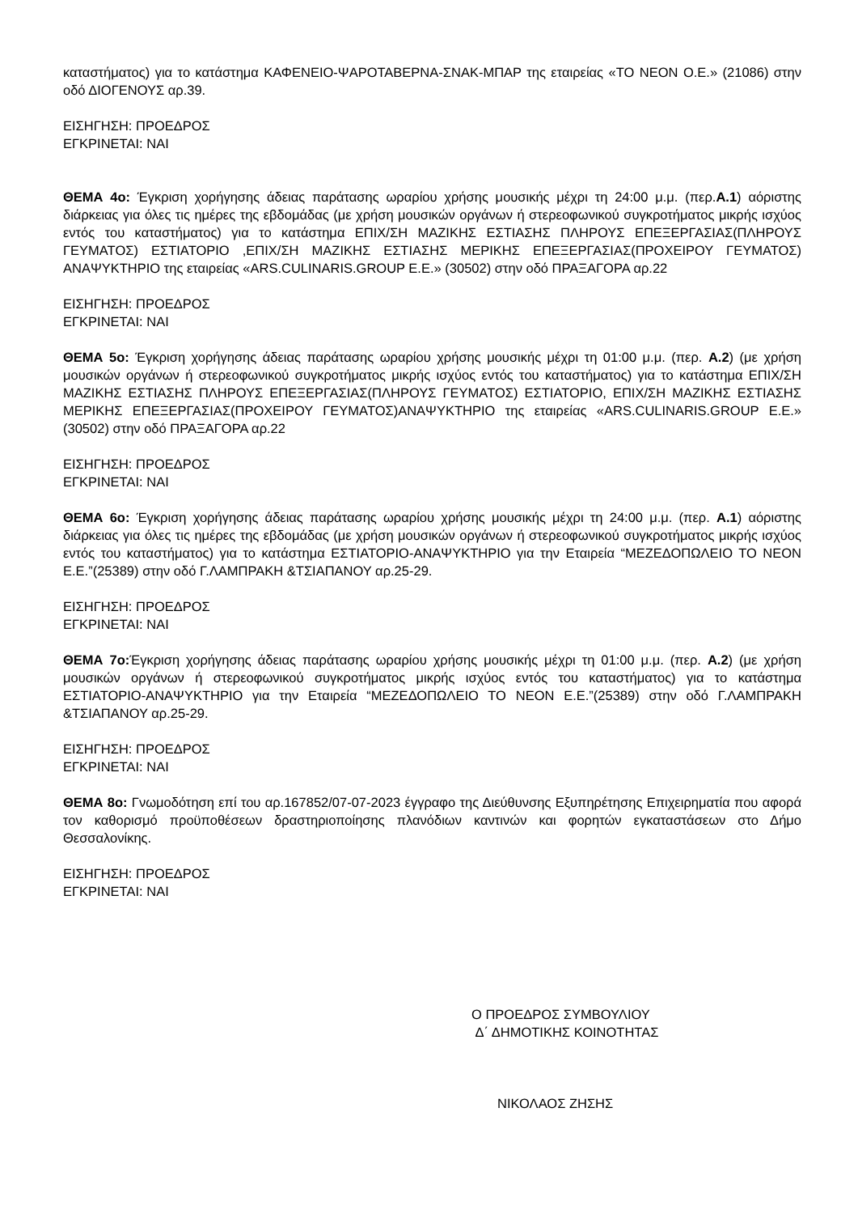καταστήματος) για το κατάστημα ΚΑΦΕΝΕΙΟ-ΨΑΡΟΤΑΒΕΡΝΑ-ΣΝΑΚ-ΜΠΑΡ της εταιρείας «ΤΟ ΝΕΟΝ Ο.Ε.» (21086) στην οδό ΔΙΟΓΕΝΟΥΣ αρ.39.
ΕΙΣΗΓΗΣΗ: ΠΡΟΕΔΡΟΣ
ΕΓΚΡΙΝΕΤΑΙ: ΝΑΙ
ΘΕΜΑ 4ο: Έγκριση χορήγησης άδειας παράτασης ωραρίου χρήσης μουσικής μέχρι τη 24:00 μ.μ. (περ.Α.1) αόριστης διάρκειας για όλες τις ημέρες της εβδομάδας (με χρήση μουσικών οργάνων ή στερεοφωνικού συγκροτήματος μικρής ισχύος εντός του καταστήματος) για το κατάστημα ΕΠΙΧ/ΣΗ ΜΑΖΙΚΗΣ ΕΣΤΙΑΣΗΣ ΠΛΗΡΟΥΣ ΕΠΕΞΕΡΓΑΣΙΑΣ(ΠΛΗΡΟΥΣ ΓΕΥΜΑΤΟΣ) ΕΣΤΙΑΤΟΡΙΟ ,ΕΠΙΧ/ΣΗ ΜΑΖΙΚΗΣ ΕΣΤΙΑΣΗΣ ΜΕΡΙΚΗΣ ΕΠΕΞΕΡΓΑΣΙΑΣ(ΠΡΟΧΕΙΡΟΥ ΓΕΥΜΑΤΟΣ) ΑΝΑΨΥΚΤΗΡΙΟ της εταιρείας «ARS.CULINARIS.GROUP Ε.Ε.» (30502) στην οδό ΠΡΑΞΑΓΟΡΑ αρ.22
ΕΙΣΗΓΗΣΗ: ΠΡΟΕΔΡΟΣ
ΕΓΚΡΙΝΕΤΑΙ: ΝΑΙ
ΘΕΜΑ 5ο: Έγκριση χορήγησης άδειας παράτασης ωραρίου χρήσης μουσικής μέχρι τη 01:00 μ.μ. (περ. Α.2) (με χρήση μουσικών οργάνων ή στερεοφωνικού συγκροτήματος μικρής ισχύος εντός του καταστήματος) για το κατάστημα ΕΠΙΧ/ΣΗ ΜΑΖΙΚΗΣ ΕΣΤΙΑΣΗΣ ΠΛΗΡΟΥΣ ΕΠΕΞΕΡΓΑΣΙΑΣ(ΠΛΗΡΟΥΣ ΓΕΥΜΑΤΟΣ) ΕΣΤΙΑΤΟΡΙΟ, ΕΠΙΧ/ΣΗ ΜΑΖΙΚΗΣ ΕΣΤΙΑΣΗΣ ΜΕΡΙΚΗΣ ΕΠΕΞΕΡΓΑΣΙΑΣ(ΠΡΟΧΕΙΡΟΥ ΓΕΥΜΑΤΟΣ)ΑΝΑΨΥΚΤΗΡΙΟ της εταιρείας «ARS.CULINARIS.GROUP Ε.Ε.» (30502) στην οδό ΠΡΑΞΑΓΟΡΑ αρ.22
ΕΙΣΗΓΗΣΗ: ΠΡΟΕΔΡΟΣ
ΕΓΚΡΙΝΕΤΑΙ: ΝΑΙ
ΘΕΜΑ 6ο: Έγκριση χορήγησης άδειας παράτασης ωραρίου χρήσης μουσικής μέχρι τη 24:00 μ.μ. (περ. Α.1) αόριστης διάρκειας για όλες τις ημέρες της εβδομάδας (με χρήση μουσικών οργάνων ή στερεοφωνικού συγκροτήματος μικρής ισχύος εντός του καταστήματος) για το κατάστημα ΕΣΤΙΑΤΟΡΙΟ-ΑΝΑΨΥΚΤΗΡΙΟ για την Εταιρεία “ΜΕΖΕΔΟΠΩΛΕΙΟ ΤΟ ΝΕΟΝ Ε.Ε.”(25389) στην οδό Γ.ΛΑΜΠΡΑΚΗ &ΤΣΙΑΠΑΝΟΥ αρ.25-29.
ΕΙΣΗΓΗΣΗ: ΠΡΟΕΔΡΟΣ
ΕΓΚΡΙΝΕΤΑΙ: ΝΑΙ
ΘΕΜΑ 7ο: Έγκριση χορήγησης άδειας παράτασης ωραρίου χρήσης μουσικής μέχρι τη 01:00 μ.μ. (περ. Α.2) (με χρήση μουσικών οργάνων ή στερεοφωνικού συγκροτήματος μικρής ισχύος εντός του καταστήματος) για το κατάστημα ΕΣΤΙΑΤΟΡΙΟ-ΑΝΑΨΥΚΤΗΡΙΟ για την Εταιρεία “ΜΕΖΕΔΟΠΩΛΕΙΟ ΤΟ ΝΕΟΝ Ε.Ε.”(25389) στην οδό Γ.ΛΑΜΠΡΑΚΗ &ΤΣΙΑΠΑΝΟΥ αρ.25-29.
ΕΙΣΗΓΗΣΗ: ΠΡΟΕΔΡΟΣ
ΕΓΚΡΙΝΕΤΑΙ: ΝΑΙ
ΘΕΜΑ 8ο: Γνωμοδότηση επί του αρ.167852/07-07-2023 έγγραφο της Διεύθυνσης Εξυπηρέτησης Επιχειρηματία που αφορά τον καθορισμό προϋποθέσεων δραστηριοποίησης πλανόδιων καντινών και φορητών εγκαταστάσεων στο Δήμο Θεσσαλονίκης.
ΕΙΣΗΓΗΣΗ: ΠΡΟΕΔΡΟΣ
ΕΓΚΡΙΝΕΤΑΙ: ΝΑΙ
Ο ΠΡΟΕΔΡΟΣ ΣΥΜΒΟΥΛΙΟΥ
Δ΄ ΔΗΜΟΤΙΚΗΣ ΚΟΙΝΟΤΗΤΑΣ
ΝΙΚΟΛΑΟΣ ΖΗΣΗΣ